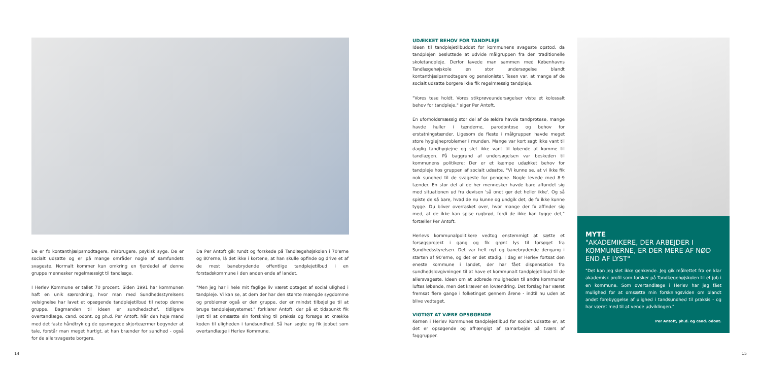De er fx kontanthjælpsmodtagere, misbrugere, psykisk syge. De er socialt udsatte og er på mange områder nogle af samfundets svageste. Normalt kommer kun omkring en fjerdedel af denne gruppe mennesker regelmæssigt til tandlæge.
I Herlev Kommune er tallet 70 procent. Siden 1991 har kommunen haft en unik særordning, hvor man med Sundhedsstyrelsens velsignelse har lavet et opsøgende tandplejetilbud til netop denne gruppe. Bagmanden til ideen er sundhedschef, tidligere overtandlæge, cand. odont. og ph.d. Per Antoft. Når den høje mand med det faste håndtryk og de opsmøgede skjorteærmer begynder at tale, forstår man meget hurtigt, at han brænder for sundhed - også for de allersvageste borgere.
Da Per Antoft gik rundt og forskede på Tandlægehøjskolen i 70'erne og 80'erne, lå det ikke i kortene, at han skulle opfinde og drive et af de mest banebrydende offentlige tandplejetilbud i en forstadskommune i den anden ende af landet.
"Men jeg har i hele mit faglige liv været optaget af social ulighed i tandpleje. Vi kan se, at dem der har den største mængde sygdomme og problemer også er den gruppe, der er mindst tilbøjelige til at bruge tandplejesystemet," forklarer Antoft, der på et tidspunkt fik lyst til at omsætte sin forskning til praksis og forsøge at knække koden til uligheden i tandsundhed. Så han søgte og fik jobbet som overtandlæge i Herlev Kommune.
UDÆKKET BEHOV FOR TANDPLEJE
Ideen til tandplejetilbuddet for kommunens svageste opstod, da tandplejen besluttede at udvide målgruppen fra den traditionelle skoletandpleje. Derfor lavede man sammen med Københavns Tandlægehøjskole en stor undersøgelse blandt kontanthjælpsmodtagere og pensionister. Tesen var, at mange af de socialt udsatte borgere ikke fik regelmæssig tandpleje.
"Vores tese holdt. Vores stikprøveundersøgelser viste et kolossalt behov for tandpleje," siger Per Antoft.
En uforholdsmæssig stor del af de ældre havde tandprotese, mange havde huller i tænderne, parodontose og behov for erstatningstænder. Ligesom de fleste i målgruppen havde meget store hygiejneproblemer i munden. Mange var kort sagt ikke vant til daglig tandhygiejne og slet ikke vant til løbende at komme til tandlægen. På baggrund af undersøgelsen var beskeden til kommunens politikere: Der er et kæmpe udækket behov for tandpleje hos gruppen af socialt udsatte. "Vi kunne se, at vi ikke fik nok sundhed til de svageste for pengene. Nogle levede med 8-9 tænder. En stor del af de her mennesker havde bare affundet sig med situationen ud fra devisen 'så ondt gør det heller ikke'. Og så spiste de så bare, hvad de nu kunne og undgik det, de fx ikke kunne tygge. Du bliver overrasket over, hvor mange der fx affinder sig med, at de ikke kan spise rugbrød, fordi de ikke kan tygge det," fortæller Per Antoft.
Herlevs kommunalpolitikere vedtog enstemmigt at sætte et forsøgsprojekt i gang og fik grønt lys til forsøget fra Sundhedsstyrelsen. Det var helt nyt og banebrydende dengang i starten af 90'erne, og det er det stadig. I dag er Herlev fortsat den eneste kommune i landet, der har fået dispensation fra sundhedslovgivningen til at have et kommunalt tandplejetilbud til de allersvageste. Ideen om at udbrede muligheden til andre kommuner luftes løbende, men det kræver en lovændring. Det forslag har været fremsat flere gange i folketinget gennem årene - indtil nu uden at blive vedtaget.
VIGTIGT AT VÆRE OPSØGENDE
Kernen i Herlev Kommunes tandplejetilbud for socialt udsatte er, at det er opsøgende og afhængigt af samarbejde på tværs af faggrupper.
MYTE
"AKADEMIKERE, DER ARBEJDER I KOMMUNERNE, ER DER MERE AF NØD END AF LYST"
"Det kan jeg slet ikke genkende. Jeg gik målrettet fra en klar akademisk profil som forsker på Tandlægehøjskolen til et job i en kommune. Som overtandlæge i Herlev har jeg fået mulighed for at omsætte min forskningsviden om blandt andet forebyggelse af ulighed i tandsundhed til praksis - og har været med til at vende udviklingen."
Per Antoft, ph.d. og cand. odont.
14 15